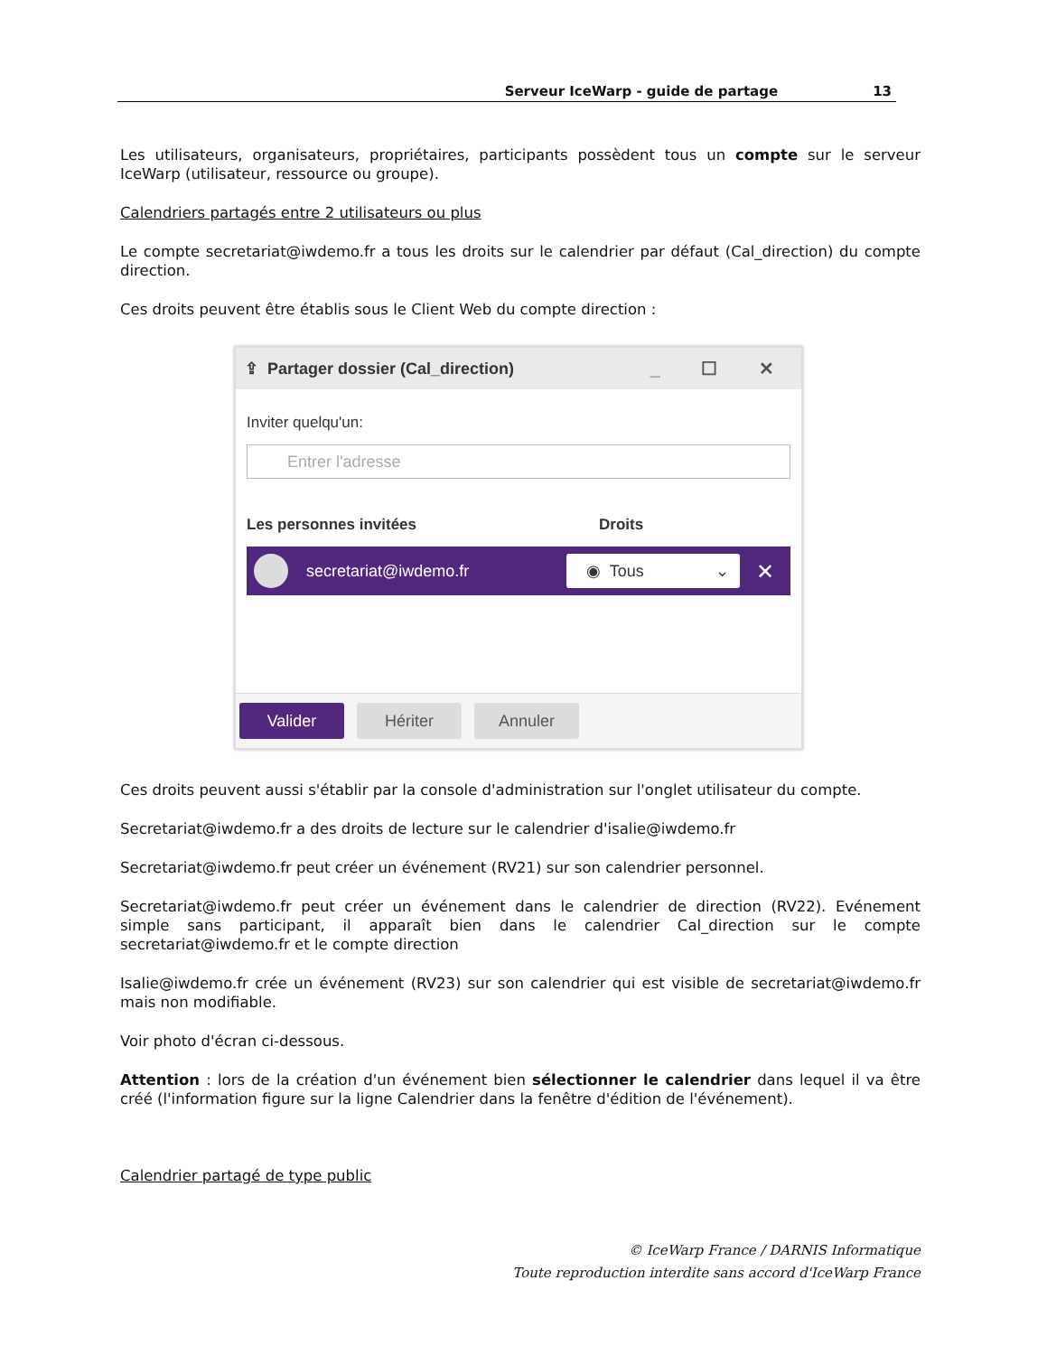Serveur IceWarp - guide de partage 13
Les utilisateurs, organisateurs, propriétaires, participants possèdent tous un compte sur le serveur IceWarp (utilisateur, ressource ou groupe).
Calendriers partagés entre 2 utilisateurs ou plus
Le compte secretariat@iwdemo.fr a tous les droits sur le calendrier par défaut (Cal_direction) du compte direction.
Ces droits peuvent être établis sous le Client Web du compte direction :
⇪ Partager dossier (Cal_direction) _ ☐ ✕
Inviter quelqu'un:
Entrer l'adresse
Les personnes invitées Droits
secretariat@iwdemo.fr
◉ Tous ⌄
✕
Valider Hériter Annuler
Ces droits peuvent aussi s'établir par la console d'administration sur l'onglet utilisateur du compte.
Secretariat@iwdemo.fr a des droits de lecture sur le calendrier d'isalie@iwdemo.fr
Secretariat@iwdemo.fr peut créer un événement (RV21) sur son calendrier personnel.
Secretariat@iwdemo.fr peut créer un événement dans le calendrier de direction (RV22). Evénement simple sans participant, il apparaît bien dans le calendrier Cal_direction sur le compte secretariat@iwdemo.fr et le compte direction
Isalie@iwdemo.fr crée un événement (RV23) sur son calendrier qui est visible de secretariat@iwdemo.fr mais non modifiable.
Voir photo d'écran ci-dessous.
Attention : lors de la création d'un événement bien sélectionner le calendrier dans lequel il va être créé (l'information figure sur la ligne Calendrier dans la fenêtre d'édition de l'événement).
Calendrier partagé de type public
© IceWarp France / DARNIS Informatique
Toute reproduction interdite sans accord d'IceWarp France